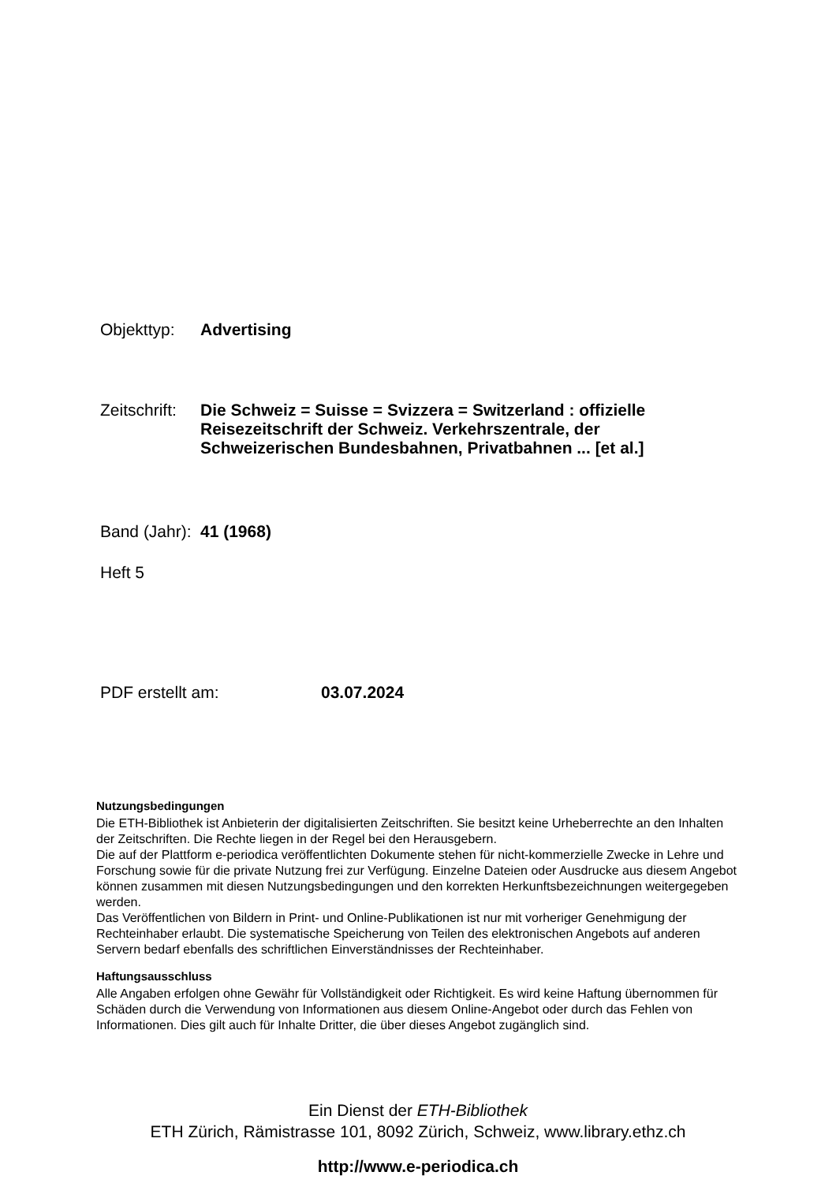Objekttyp: Advertising
Zeitschrift:
Die Schweiz = Suisse = Svizzera = Switzerland : offizielle
Reisezeitschrift der Schweiz. Verkehrszentrale, der
Schweizerischen Bundesbahnen, Privatbahnen ... [et al.]
Band (Jahr):
41 (1968)
Heft 5
PDF erstellt am: 03.07.2024
Nutzungsbedingungen
Die ETH-Bibliothek ist Anbieterin der digitalisierten Zeitschriften. Sie besitzt keine Urheberrechte an den Inhalten der Zeitschriften. Die Rechte liegen in der Regel bei den Herausgebern.
Die auf der Plattform e-periodica veröffentlichten Dokumente stehen für nicht-kommerzielle Zwecke in Lehre und Forschung sowie für die private Nutzung frei zur Verfügung. Einzelne Dateien oder Ausdrucke aus diesem Angebot können zusammen mit diesen Nutzungsbedingungen und den korrekten Herkunftsbezeichnungen weitergegeben werden.
Das Veröffentlichen von Bildern in Print- und Online-Publikationen ist nur mit vorheriger Genehmigung der Rechteinhaber erlaubt. Die systematische Speicherung von Teilen des elektronischen Angebots auf anderen Servern bedarf ebenfalls des schriftlichen Einverständnisses der Rechteinhaber.
Haftungsausschluss
Alle Angaben erfolgen ohne Gewähr für Vollständigkeit oder Richtigkeit. Es wird keine Haftung übernommen für Schäden durch die Verwendung von Informationen aus diesem Online-Angebot oder durch das Fehlen von Informationen. Dies gilt auch für Inhalte Dritter, die über dieses Angebot zugänglich sind.
Ein Dienst der ETH-Bibliothek
ETH Zürich, Rämistrasse 101, 8092 Zürich, Schweiz, www.library.ethz.ch
http://www.e-periodica.ch